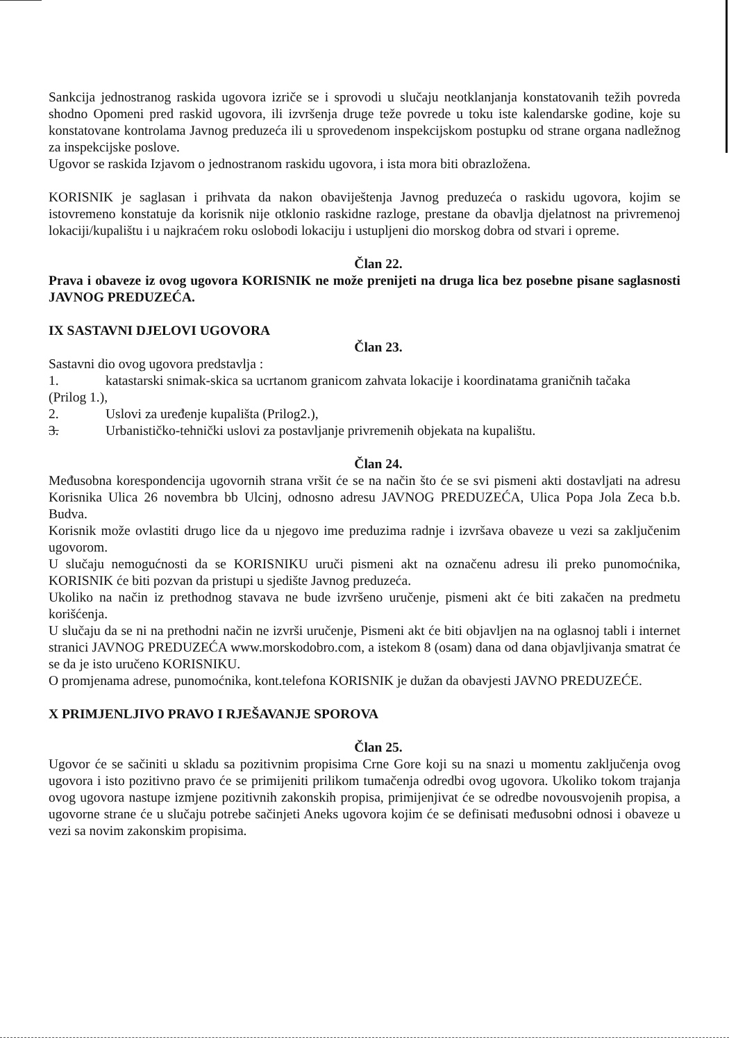Sankcija jednostranog raskida ugovora izriče se i sprovodi u slučaju neotklanjanja konstatovanih težih povreda shodno Opomeni pred raskid ugovora, ili izvršenja druge teže povrede u toku iste kalendarske godine, koje su konstatovane kontrolama Javnog preduzeća ili u sprovedenom inspekcijskom postupku od strane organa nadležnog za inspekcijske poslove.
Ugovor se raskida Izjavom o jednostranom raskidu ugovora, i ista mora biti obrazložena.
KORISNIK je saglasan i prihvata da nakon obaviještenja Javnog preduzeća o raskidu ugovora, kojim se istovremeno konstatuje da korisnik nije otklonio raskidne razloge, prestane da obavlja djelatnost na privremenoj lokaciji/kupalištu i u najkraćem roku oslobodi lokaciju i ustupljeni dio morskog dobra od stvari i opreme.
Član 22.
Prava i obaveze iz ovog ugovora KORISNIK ne može prenijeti na druga lica bez posebne pisane saglasnosti JAVNOG PREDUZEĆA.
IX SASTAVNI DJELOVI UGOVORA
Član 23.
Sastavni dio ovog ugovora predstavlja :
1. katastarski snimak-skica sa ucrtanom granicom zahvata lokacije i koordinatama graničnih tačaka
(Prilog 1.),
2. Uslovi za uređenje kupališta (Prilog2.),
3. Urbanističko-tehnički uslovi za postavljanje privremenih objekata na kupalištu.
Član 24.
Međusobna korespondencija ugovornih strana vršit će se na način što će se svi pismeni akti dostavljati na adresu Korisnika Ulica 26 novembra bb Ulcinj, odnosno adresu JAVNOG PREDUZEĆA, Ulica Popa Jola Zeca b.b. Budva.
Korisnik može ovlastiti drugo lice da u njegovo ime preduzima radnje i izvršava obaveze u vezi sa zaključenim ugovorom.
U slučaju nemogućnosti da se KORISNIKU uruči pismeni akt na označenu adresu ili preko punomoćnika, KORISNIK će biti pozvan da pristupi u sjedište Javnog preduzeća.
Ukoliko na način iz prethodnog stavava ne bude izvršeno uručenje, pismeni akt će biti zakačen na predmetu korišćenja.
U slučaju da se ni na prethodni način ne izvrši uručenje, Pismeni akt će biti objavljen na na oglasnoj tabli i internet stranici JAVNOG PREDUZEĆA www.morskodobro.com, a istekom 8 (osam) dana od dana objavljivanja smatrat će se da je isto uručeno KORISNIKU.
O promjenama adrese, punomoćnika, kont.telefona KORISNIK je dužan da obavjesti JAVNO PREDUZEĆE.
X PRIMJENLJIVO PRAVO I RJEŠAVANJE SPOROVA
Član 25.
Ugovor će se sačiniti u skladu sa pozitivnim propisima Crne Gore koji su na snazi u momentu zaključenja ovog ugovora i isto pozitivno pravo će se primijeniti prilikom tumačenja odredbi ovog ugovora. Ukoliko tokom trajanja ovog ugovora nastupe izmjene pozitivnih zakonskih propisa, primijenjivat će se odredbe novousvojenih propisa, a ugovorne strane će u slučaju potrebe sačinjeti Aneks ugovora kojim će se definisati međusobni odnosi i obaveze u vezi sa novim zakonskim propisima.